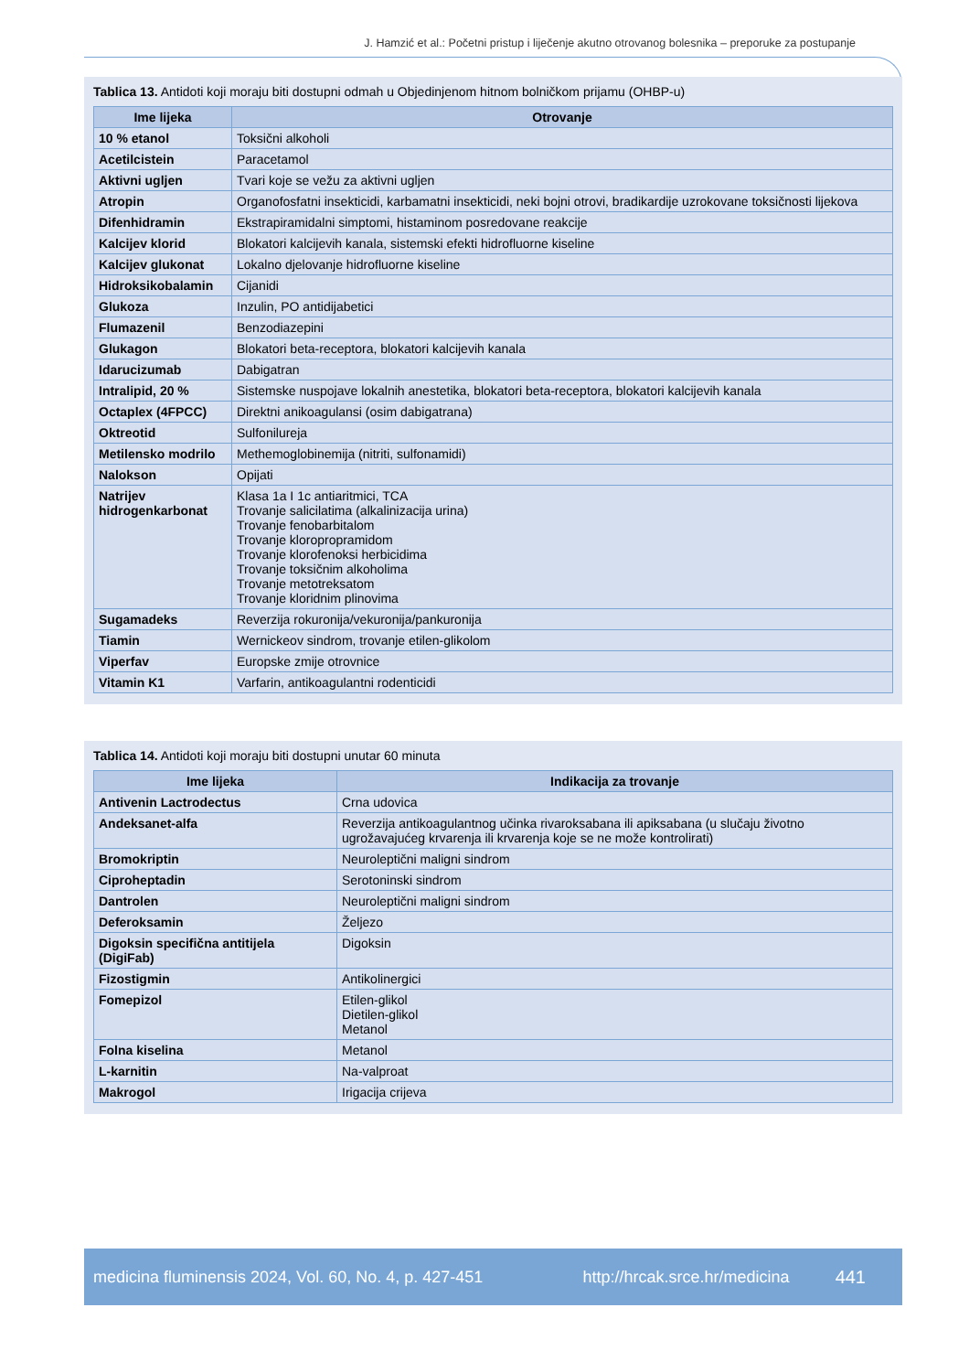J. Hamzić et al.: Početni pristup i liječenje akutno otrovanog bolesnika – preporuke za postupanje
Tablica 13. Antidoti koji moraju biti dostupni odmah u Objedinjenom hitnom bolničkom prijamu (OHBP-u)
| Ime lijeka | Otrovanje |
| --- | --- |
| 10 % etanol | Toksični alkoholi |
| Acetilcistein | Paracetamol |
| Aktivni ugljen | Tvari koje se vežu za aktivni ugljen |
| Atropin | Organofosfatni insekticidi, karbamatni insekticidi, neki bojni otrovi, bradikardije uzrokovane toksičnosti lijekova |
| Difenhidramin | Ekstrapiramidalni simptomi, histaminom posredovane reakcije |
| Kalcijev klorid | Blokatori kalcijevih kanala, sistemski efekti hidrofluorne kiseline |
| Kalcijev glukonat | Lokalno djelovanje hidrofluorne kiseline |
| Hidroksikobalamin | Cijanidi |
| Glukoza | Inzulin, PO antidijabetici |
| Flumazenil | Benzodiazepini |
| Glukagon | Blokatori beta-receptora, blokatori kalcijevih kanala |
| Idarucizumab | Dabigatran |
| Intralipid, 20 % | Sistemske nuspojave lokalnih anestetika, blokatori beta-receptora, blokatori kalcijevih kanala |
| Octaplex (4FPCC) | Direktni anikoagulansi (osim dabigatrana) |
| Oktreotid | Sulfonilureja |
| Metilensko modrilo | Methemoglobinemija (nitriti, sulfonamidi) |
| Nalokson | Opijati |
| Natrijev hidrogenkarbonat | Klasa 1a I 1c antiaritmici, TCA Trovanje salicilatima (alkalinizacija urina) Trovanje fenobarbitalom Trovanje kloropropramidom Trovanje klorofenoksi herbicidima Trovanje toksičnim alkoholima Trovanje metotreksatom Trovanje kloridnim plinovima |
| Sugamadeks | Reverzija rokuronija/vekuronija/pankuronija |
| Tiamin | Wernickeov sindrom, trovanje etilen-glikolom |
| Viperfav | Europske zmije otrovnice |
| Vitamin K1 | Varfarin, antikoagulantni rodenticidi |
Tablica 14. Antidoti koji moraju biti dostupni unutar 60 minuta
| Ime lijeka | Indikacija za trovanje |
| --- | --- |
| Antivenin Lactrodectus | Crna udovica |
| Andeksanet-alfa | Reverzija antikoagulantnog učinka rivaroksabana ili apiksabana (u slučaju životno ugrožavajućeg krvarenja ili krvarenja koje se ne može kontrolirati) |
| Bromokriptin | Neuroleptični maligni sindrom |
| Ciproheptadin | Serotoninski sindrom |
| Dantrolen | Neuroleptični maligni sindrom |
| Deferoksamin | Željezo |
| Digoksin specifična antitijela (DigiFab) | Digoksin |
| Fizostigmin | Antikolinergici |
| Fomepizol | Etilen-glikol Dietilen-glikol Metanol |
| Folna kiselina | Metanol |
| L-karnitin | Na-valproat |
| Makrogol | Irigacija crijeva |
medicina fluminensis 2024, Vol. 60, No. 4, p. 427-451 http://hrcak.srce.hr/medicina 441